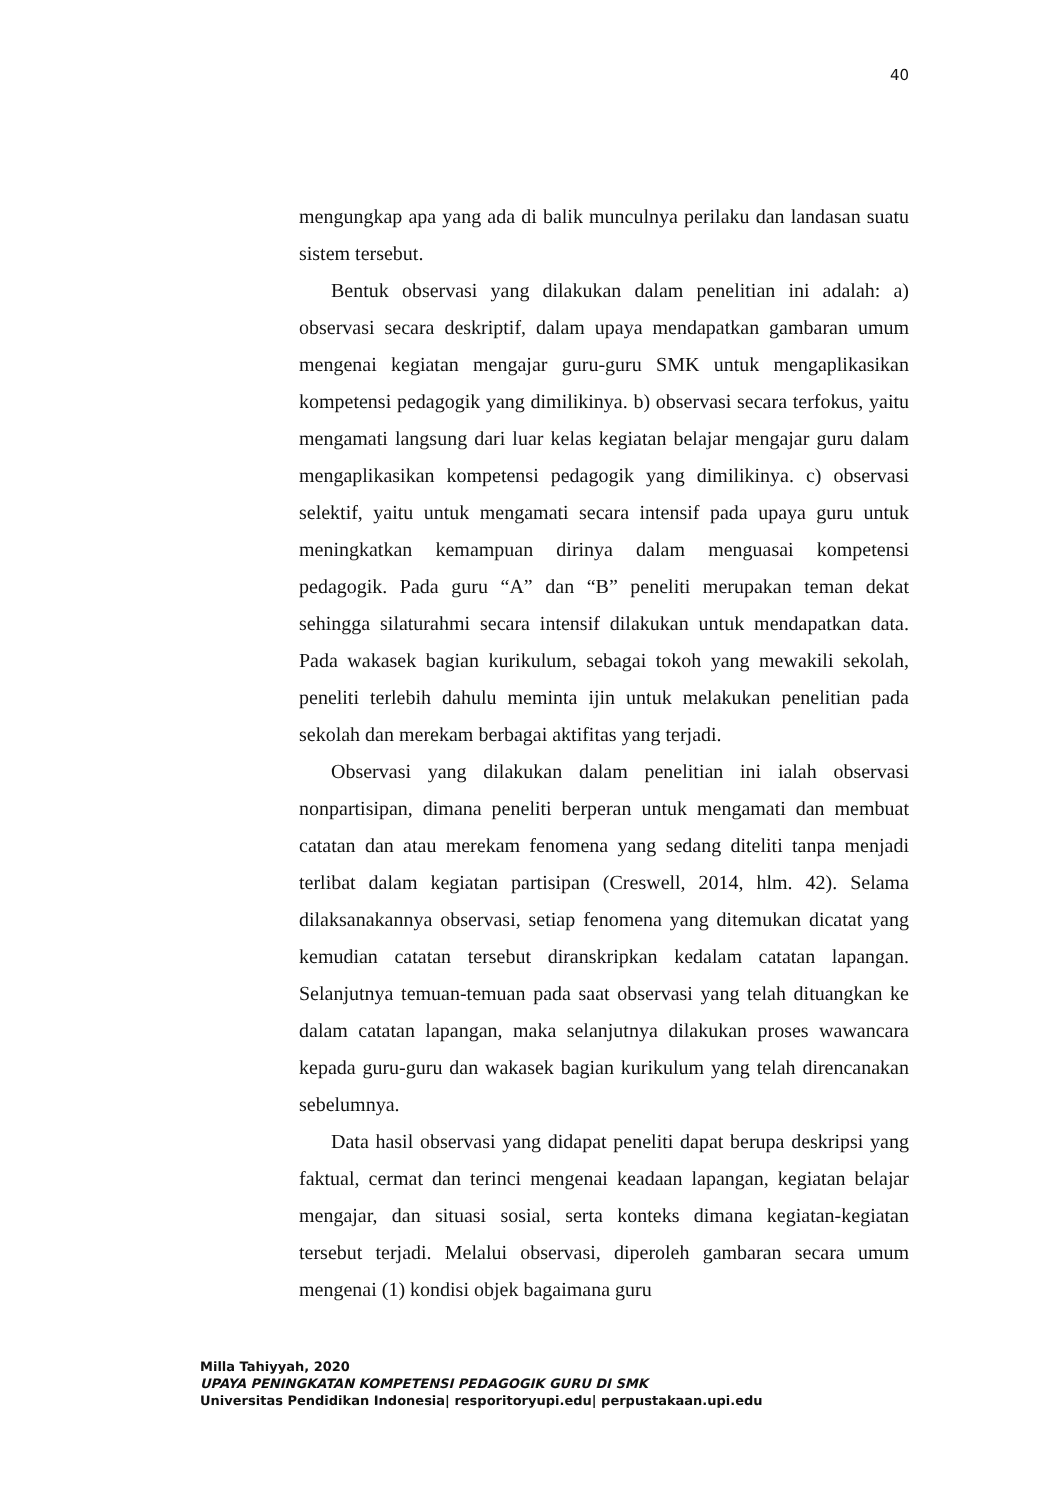40
mengungkap apa yang ada di balik munculnya perilaku dan landasan suatu sistem tersebut.
Bentuk observasi yang dilakukan dalam penelitian ini adalah: a) observasi secara deskriptif, dalam upaya mendapatkan gambaran umum mengenai kegiatan mengajar guru-guru SMK untuk mengaplikasikan kompetensi pedagogik yang dimilikinya. b) observasi secara terfokus, yaitu mengamati langsung dari luar kelas kegiatan belajar mengajar guru dalam mengaplikasikan kompetensi pedagogik yang dimilikinya. c) observasi selektif, yaitu untuk mengamati secara intensif pada upaya guru untuk meningkatkan kemampuan dirinya dalam menguasai kompetensi pedagogik. Pada guru “A” dan “B” peneliti merupakan teman dekat sehingga silaturahmi secara intensif dilakukan untuk mendapatkan data. Pada wakasek bagian kurikulum, sebagai tokoh yang mewakili sekolah, peneliti terlebih dahulu meminta ijin untuk melakukan penelitian pada sekolah dan merekam berbagai aktifitas yang terjadi.
Observasi yang dilakukan dalam penelitian ini ialah observasi nonpartisipan, dimana peneliti berperan untuk mengamati dan membuat catatan dan atau merekam fenomena yang sedang diteliti tanpa menjadi terlibat dalam kegiatan partisipan (Creswell, 2014, hlm. 42). Selama dilaksanakannya observasi, setiap fenomena yang ditemukan dicatat yang kemudian catatan tersebut diranskripkan kedalam catatan lapangan. Selanjutnya temuan-temuan pada saat observasi yang telah dituangkan ke dalam catatan lapangan, maka selanjutnya dilakukan proses wawancara kepada guru-guru dan wakasek bagian kurikulum yang telah direncanakan sebelumnya.
Data hasil observasi yang didapat peneliti dapat berupa deskripsi yang faktual, cermat dan terinci mengenai keadaan lapangan, kegiatan belajar mengajar, dan situasi sosial, serta konteks dimana kegiatan-kegiatan tersebut terjadi. Melalui observasi, diperoleh gambaran secara umum mengenai (1) kondisi objek bagaimana guru
Milla Tahiyyah, 2020
UPAYA PENINGKATAN KOMPETENSI PEDAGOGIK GURU DI SMK
Universitas Pendidikan Indonesia| resporitoryupi.edu| perpustakaan.upi.edu